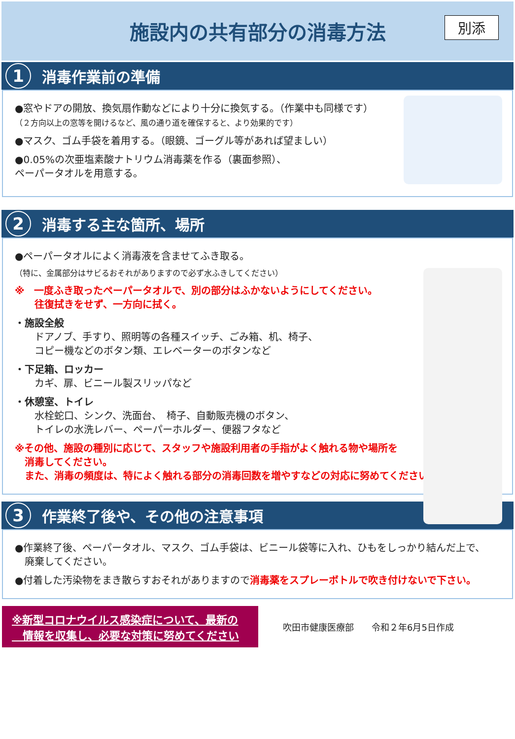施設内の共有部分の消毒方法
別添
1 消毒作業前の準備
●窓やドアの開放、換気扇作動などにより十分に換気する。（作業中も同様です）
（２方向以上の窓等を開けるなど、風の通り道を確保すると、より効果的です）
●マスク、ゴム手袋を着用する。（眼鏡、ゴーグル等があれば望ましい）
●0.05%の次亜塩素酸ナトリウム消毒薬を作る（裏面参照）、
ペーパータオルを用意する。
2 消毒する主な箇所、場所
●ペーパータオルによく消毒液を含ませてふき取る。
（特に、金属部分はサビるおそれがありますので必ず水ふきしてください）
※　一度ふき取ったペーパータオルで、別の部分はふかないようにしてください。
　　往復拭きをせず、一方向に拭く。
・施設全般
　　ドアノブ、手すり、照明等の各種スイッチ、ごみ箱、机、椅子、
　　コピー機などのボタン類、エレベーターのボタンなど
・下足箱、ロッカー
　　カギ、扉、ビニール製スリッパなど
・休憩室、トイレ
　　水栓蛇口、シンク、洗面台、　椅子、自動販売機のボタン、
　　トイレの水洗レバー、ペーパーホルダー、便器フタなど
※その他、施設の種別に応じて、スタッフや施設利用者の手指がよく触れる物や場所を
　消毒してください。
　また、消毒の頻度は、特によく触れる部分の消毒回数を増やすなどの対応に努めてください。
3 作業終了後や、その他の注意事項
●作業終了後、ペーパータオル、マスク、ゴム手袋は、ビニール袋等に入れ、ひもをしっかり結んだ上で、
　廃棄してください。
●付着した汚染物をまき散らすおそれがありますので消毒薬をスプレーボトルで吹き付けないで下さい。
※新型コロナウイルス感染症について、最新の
　情報を収集し、必要な対策に努めてください
吹田市健康医療部　　令和２年6月5日作成